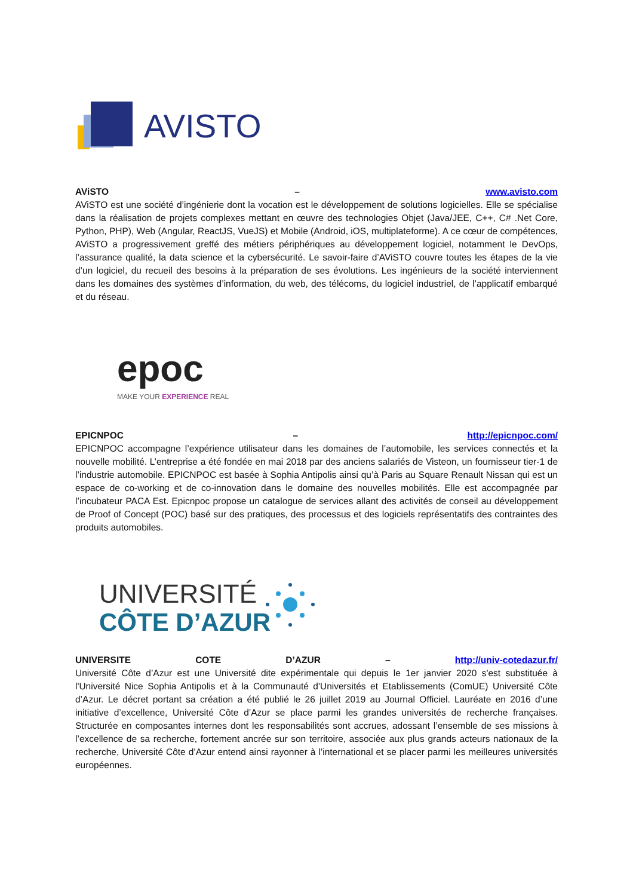AVISTO
AViSTO – www.avisto.com
AViSTO est une société d’ingénierie dont la vocation est le développement de solutions logicielles. Elle se spécialise dans la réalisation de projets complexes mettant en œuvre des technologies Objet (Java/JEE, C++, C# .Net Core, Python, PHP), Web (Angular, ReactJS, VueJS) et Mobile (Android, iOS, multiplateforme). A ce cœur de compétences, AViSTO a progressivement greffé des métiers périphériques au développement logiciel, notamment le DevOps, l’assurance qualité, la data science et la cybersécurité. Le savoir-faire d’AViSTO couvre toutes les étapes de la vie d’un logiciel, du recueil des besoins à la préparation de ses évolutions. Les ingénieurs de la société interviennent dans les domaines des systèmes d’information, du web, des télécoms, du logiciel industriel, de l’applicatif embarqué et du réseau.
epoc
MAKE YOUR EXPERIENCE REAL
EPICNPOC – http://epicnpoc.com/
EPICNPOC accompagne l’expérience utilisateur dans les domaines de l’automobile, les services connectés et la nouvelle mobilité. L’entreprise a été fondée en mai 2018 par des anciens salariés de Visteon, un fournisseur tier-1 de l’industrie automobile. EPICNPOC est basée à Sophia Antipolis ainsi qu’à Paris au Square Renault Nissan qui est un espace de co-working et de co-innovation dans le domaine des nouvelles mobilités. Elle est accompagnée par l’incubateur PACA Est. Epicnpoc propose un catalogue de services allant des activités de conseil au développement de Proof of Concept (POC) basé sur des pratiques, des processus et des logiciels représentatifs des contraintes des produits automobiles.
UNIVERSITÉ
CÔTE D’AZUR
UNIVERSITE COTE D’AZUR – http://univ-cotedazur.fr/
Université Côte d’Azur est une Université dite expérimentale qui depuis le 1er janvier 2020 s'est substituée à l'Université Nice Sophia Antipolis et à la Communauté d'Universités et Etablissements (ComUE) Université Côte d’Azur. Le décret portant sa création a été publié le 26 juillet 2019 au Journal Officiel. Lauréate en 2016 d’une initiative d’excellence, Université Côte d’Azur se place parmi les grandes universités de recherche françaises. Structurée en composantes internes dont les responsabilités sont accrues, adossant l’ensemble de ses missions à l’excellence de sa recherche, fortement ancrée sur son territoire, associée aux plus grands acteurs nationaux de la recherche, Université Côte d’Azur entend ainsi rayonner à l’international et se placer parmi les meilleures universités européennes.